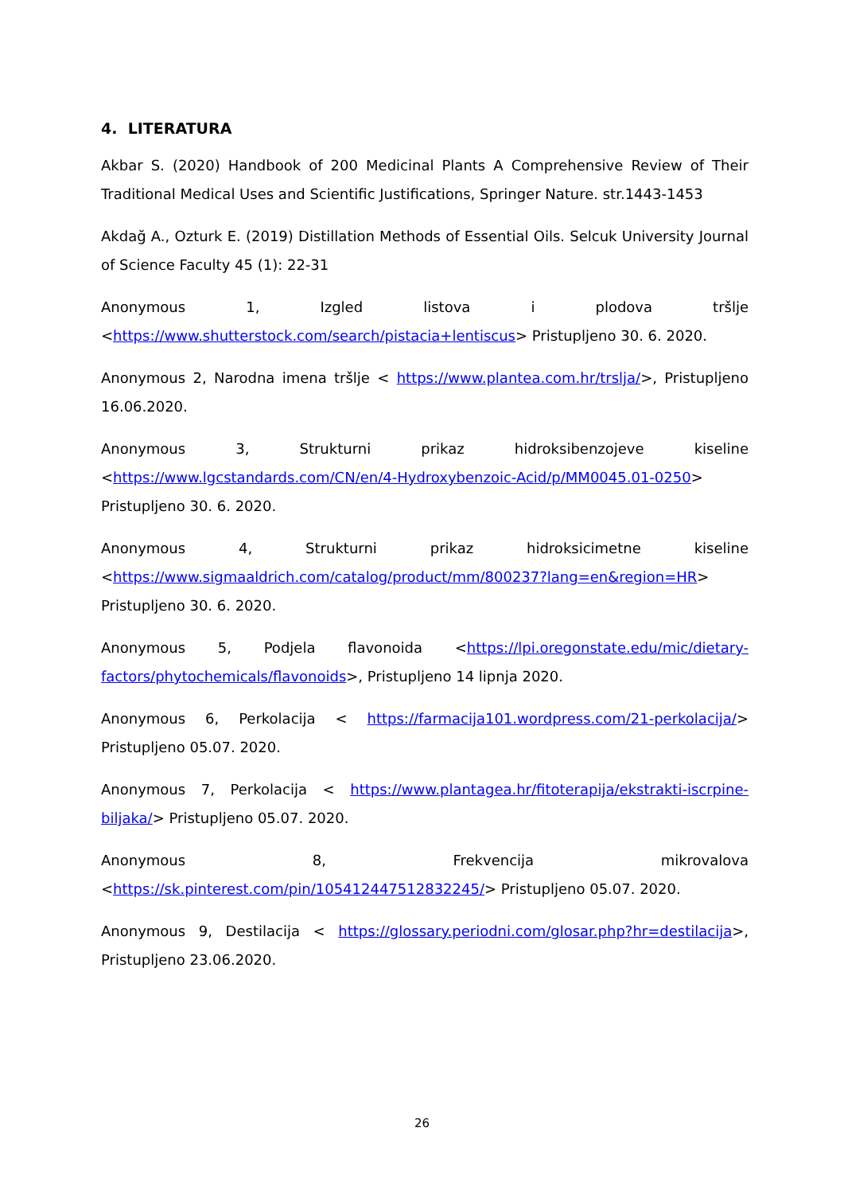4. LITERATURA
Akbar S. (2020) Handbook of 200 Medicinal Plants A Comprehensive Review of Their Traditional Medical Uses and Scientific Justifications, Springer Nature. str.1443-1453
Akdağ A., Ozturk E. (2019) Distillation Methods of Essential Oils. Selcuk University Journal of Science Faculty 45 (1): 22-31
Anonymous 1, Izgled listova i plodova tršlje <https://www.shutterstock.com/search/pistacia+lentiscus> Pristupljeno 30. 6. 2020.
Anonymous 2, Narodna imena tršlje < https://www.plantea.com.hr/trslja/>, Pristupljeno 16.06.2020.
Anonymous 3, Strukturni prikaz hidroksibenzojeve kiseline <https://www.lgcstandards.com/CN/en/4-Hydroxybenzoic-Acid/p/MM0045.01-0250> Pristupljeno 30. 6. 2020.
Anonymous 4, Strukturni prikaz hidroksicimetne kiseline <https://www.sigmaaldrich.com/catalog/product/mm/800237?lang=en&region=HR> Pristupljeno 30. 6. 2020.
Anonymous 5, Podjela flavonoida <https://lpi.oregonstate.edu/mic/dietary-factors/phytochemicals/flavonoids>, Pristupljeno 14 lipnja 2020.
Anonymous 6, Perkolacija < https://farmacija101.wordpress.com/21-perkolacija/> Pristupljeno 05.07. 2020.
Anonymous 7, Perkolacija < https://www.plantagea.hr/fitoterapija/ekstrakti-iscrpine-biljaka/> Pristupljeno 05.07. 2020.
Anonymous 8, Frekvencija mikrovalova <https://sk.pinterest.com/pin/105412447512832245/> Pristupljeno 05.07. 2020.
Anonymous 9, Destilacija < https://glossary.periodni.com/glosar.php?hr=destilacija>, Pristupljeno 23.06.2020.
26